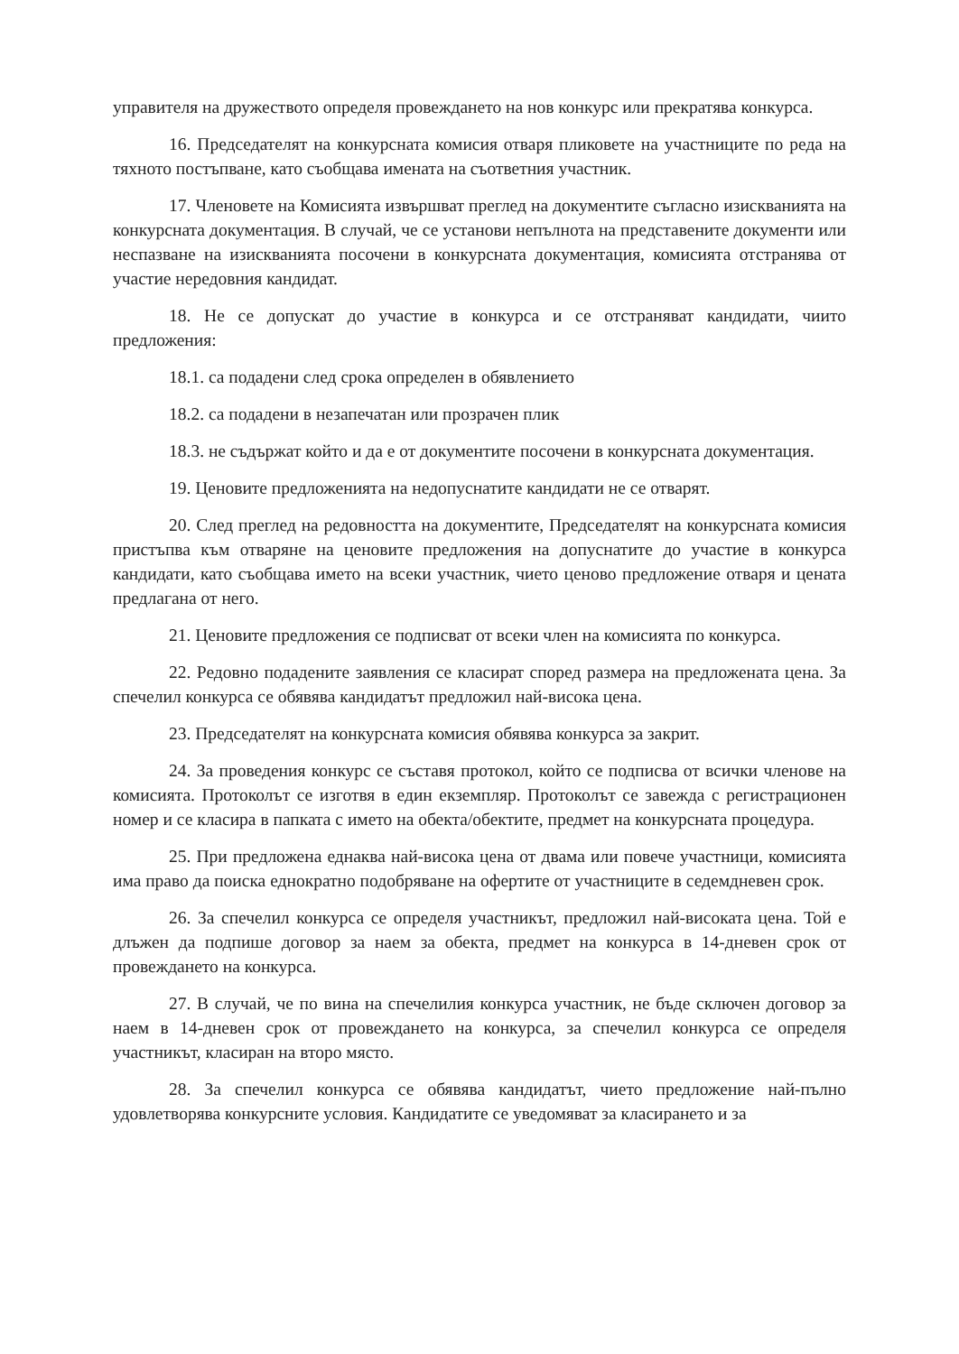управителя на дружеството определя провеждането на нов конкурс или прекратява конкурса.
16. Председателят на конкурсната комисия отваря пликовете на участниците по реда на тяхното постъпване, като съобщава имената на съответния участник.
17. Членовете на Комисията извършват преглед на документите съгласно изискванията на конкурсната документация. В случай, че се установи непълнота на представените документи или неспазване на изискванията посочени в конкурсната документация, комисията отстранява от участие нередовния кандидат.
18. Не се допускат до участие в конкурса и се отстраняват кандидати, чиито предложения:
18.1. са подадени след срока определен в обявлението
18.2. са подадени в незапечатан или прозрачен плик
18.3. не съдържат който и да е от документите посочени в конкурсната документация.
19. Ценовите предложенията на недопуснатите кандидати не се отварят.
20. След преглед на редовността на документите, Председателят на конкурсната комисия пристъпва към отваряне на ценовите предложения на допуснатите до участие в конкурса кандидати, като съобщава името на всеки участник, чието ценово предложение отваря и цената предлагана от него.
21. Ценовите предложения се подписват от всеки член на комисията по конкурса.
22. Редовно подадените заявления се класират според размера на предложената цена. За спечелил конкурса се обявява кандидатът предложил най-висока цена.
23. Председателят на конкурсната комисия обявява конкурса за закрит.
24. За проведения конкурс се съставя протокол, който се подписва от всички членове на комисията. Протоколът се изготвя в един екземпляр. Протоколът се завежда с регистрационен номер и се класира в папката с името на обекта/обектите, предмет на конкурсната процедура.
25. При предложена еднаква най-висока цена от двама или повече участници, комисията има право да поиска еднократно подобряване на офертите от участниците в седемдневен срок.
26. За спечелил конкурса се определя участникът, предложил най-високата цена. Той е длъжен да подпише договор за наем за обекта, предмет на конкурса в 14-дневен срок от провеждането на конкурса.
27. В случай, че по вина на спечелилия конкурса участник, не бъде сключен договор за наем в 14-дневен срок от провеждането на конкурса, за спечелил конкурса се определя участникът, класиран на второ място.
28. За спечелил конкурса се обявява кандидатът, чието предложение най-пълно удовлетворява конкурсните условия. Кандидатите се уведомяват за класирането и за